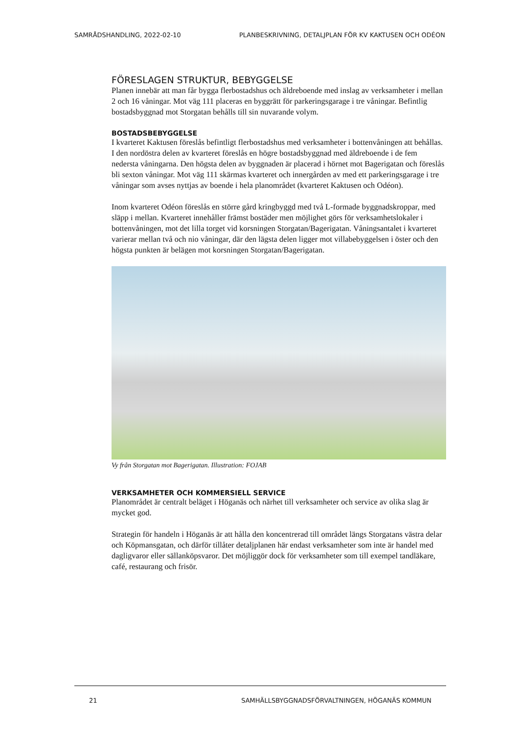SAMRÅDSHANDLING, 2022-02-10 PLANBESKRIVNING, DETALJPLAN FÖR KV KAKTUSEN OCH ODÉON
FÖRESLAGEN STRUKTUR, BEBYGGELSE
Planen innebär att man får bygga flerbostadshus och äldreboende med inslag av verksamheter i mellan 2 och 16 våningar. Mot väg 111 placeras en byggrätt för parkeringsgarage i tre våningar. Befintlig bostadsbyggnad mot Storgatan behålls till sin nuvarande volym.
BOSTADSBEBYGGELSE
I kvarteret Kaktusen föreslås befintligt flerbostadshus med verksamheter i bottenvåningen att behållas. I den nordöstra delen av kvarteret föreslås en högre bostadsbyggnad med äldreboende i de fem nedersta våningarna. Den högsta delen av byggnaden är placerad i hörnet mot Bagerigatan och föreslås bli sexton våningar. Mot väg 111 skärmas kvarteret och innergården av med ett parkeringsgarage i tre våningar som avses nyttjas av boende i hela planområdet (kvarteret Kaktusen och Odéon).
Inom kvarteret Odéon föreslås en större gård kringbyggd med två L-formade byggnadskroppar, med släpp i mellan. Kvarteret innehåller främst bostäder men möjlighet görs för verksamhetslokaler i bottenvåningen, mot det lilla torget vid korsningen Storgatan/Bagerigatan. Våningsantalet i kvarteret varierar mellan två och nio våningar, där den lägsta delen ligger mot villabebyggelsen i öster och den högsta punkten är belägen mot korsningen Storgatan/Bagerigatan.
Vy från Storgatan mot Bagerigatan. Illustration: FOJAB
VERKSAMHETER OCH KOMMERSIELL SERVICE
Planområdet är centralt beläget i Höganäs och närhet till verksamheter och service av olika slag är mycket god.
Strategin för handeln i Höganäs är att hålla den koncentrerad till området längs Storgatans västra delar och Köpmansgatan, och därför tillåter detaljplanen här endast verksamheter som inte är handel med dagligvaror eller sällanköpsvaror. Det möjliggör dock för verksamheter som till exempel tandläkare, café, restaurang och frisör.
21 SAMHÄLLSBYGGNADSFÖRVALTNINGEN, HÖGANÄS KOMMUN